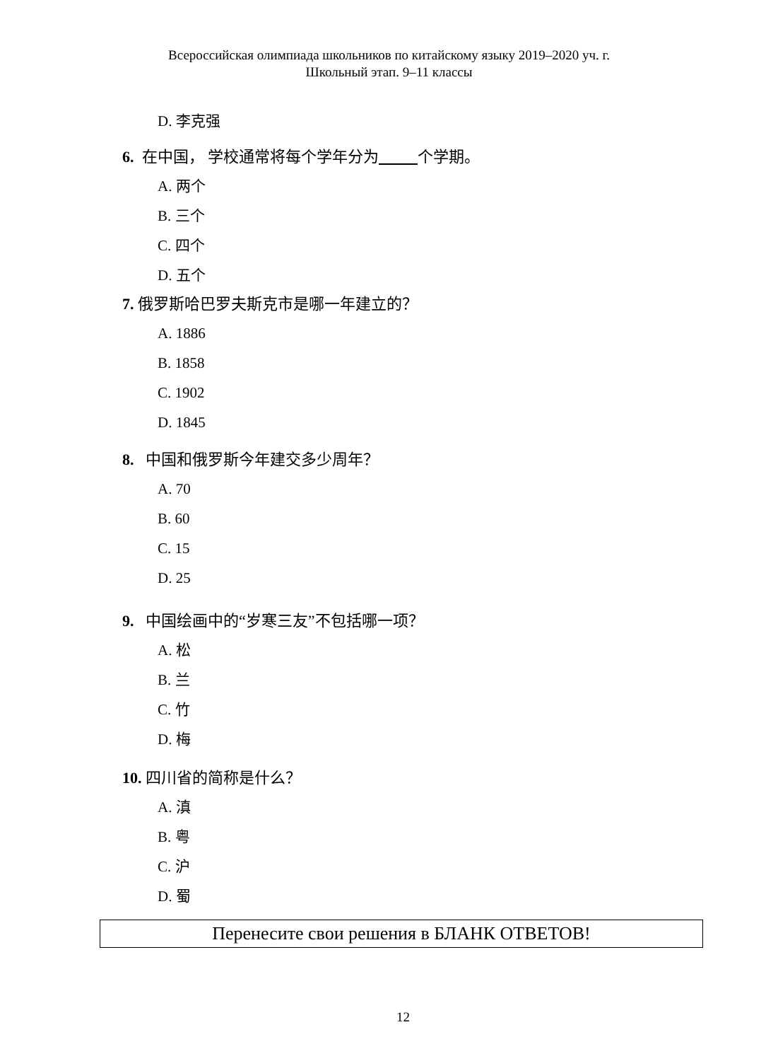Всероссийская олимпиада школьников по китайскому языку 2019–2020 уч. г.
Школьный этап. 9–11 классы
D. 李克强
6. 在中国， 学校通常将每个学年分为 个学期。
A. 两个
B. 三个
C. 四个
D. 五个
7. 俄罗斯哈巴罗夫斯克市是哪一年建立的？
A. 1886
B. 1858
C. 1902
D. 1845
8. 中国和俄罗斯今年建交多少周年？
A. 70
B. 60
C. 15
D. 25
9. 中国绘画中的“岁寒三友”不包括哪一项？
A. 松
B. 兰
C. 竹
D. 梅
10. 四川省的简称是什么？
A. 滇
B. 粤
C. 沪
D. 蜀
Перенесите свои решения в БЛАНК ОТВЕТОВ!
12